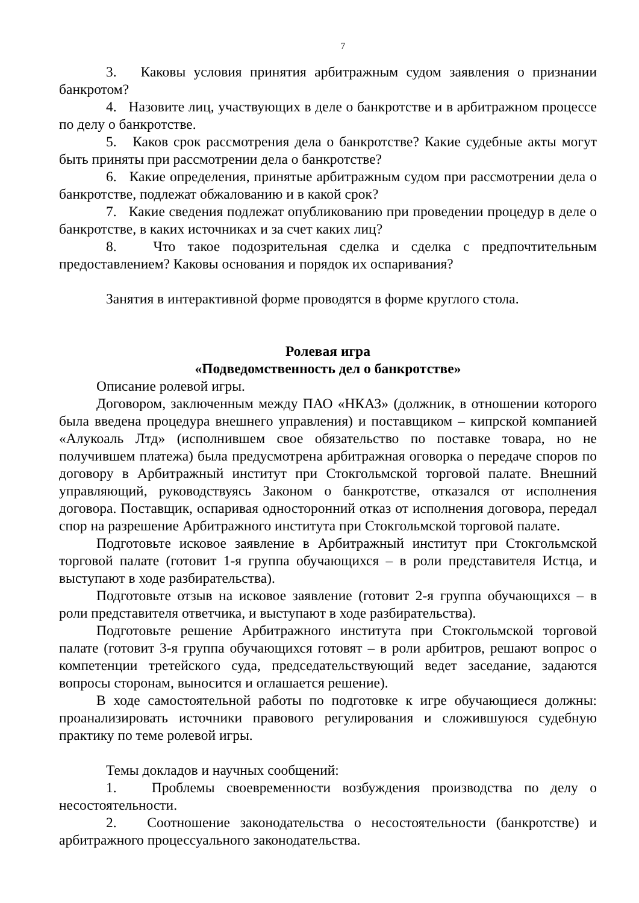7
3. Каковы условия принятия арбитражным судом заявления о признании банкротом?
4. Назовите лиц, участвующих в деле о банкротстве и в арбитражном процессе по делу о банкротстве.
5. Каков срок рассмотрения дела о банкротстве? Какие судебные акты могут быть приняты при рассмотрении дела о банкротстве?
6. Какие определения, принятые арбитражным судом при рассмотрении дела о банкротстве, подлежат обжалованию и в какой срок?
7. Какие сведения подлежат опубликованию при проведении процедур в деле о банкротстве, в каких источниках и за счет каких лиц?
8. Что такое подозрительная сделка и сделка с предпочтительным предоставлением? Каковы основания и порядок их оспаривания?
Занятия в интерактивной форме проводятся в форме круглого стола.
Ролевая игра
«Подведомственность дел о банкротстве»
Описание ролевой игры.
Договором, заключенным между ПАО «НКАЗ» (должник, в отношении которого была введена процедура внешнего управления) и поставщиком – кипрской компанией «Алукоаль Лтд» (исполнившем свое обязательство по поставке товара, но не получившем платежа) была предусмотрена арбитражная оговорка о передаче споров по договору в Арбитражный институт при Стокгольмской торговой палате. Внешний управляющий, руководствуясь Законом о банкротстве, отказался от исполнения договора. Поставщик, оспаривая односторонний отказ от исполнения договора, передал спор на разрешение Арбитражного института при Стокгольмской торговой палате.
Подготовьте исковое заявление в Арбитражный институт при Стокгольмской торговой палате (готовит 1-я группа обучающихся – в роли представителя Истца, и выступают в ходе разбирательства).
Подготовьте отзыв на исковое заявление (готовит 2-я группа обучающихся – в роли представителя ответчика, и выступают в ходе разбирательства).
Подготовьте решение Арбитражного института при Стокгольмской торговой палате (готовит 3-я группа обучающихся готовят – в роли арбитров, решают вопрос о компетенции третейского суда, председательствующий ведет заседание, задаются вопросы сторонам, выносится и оглашается решение).
В ходе самостоятельной работы по подготовке к игре обучающиеся должны: проанализировать источники правового регулирования и сложившуюся судебную практику по теме ролевой игры.
Темы докладов и научных сообщений:
1. Проблемы своевременности возбуждения производства по делу о несостоятельности.
2. Соотношение законодательства о несостоятельности (банкротстве) и арбитражного процессуального законодательства.